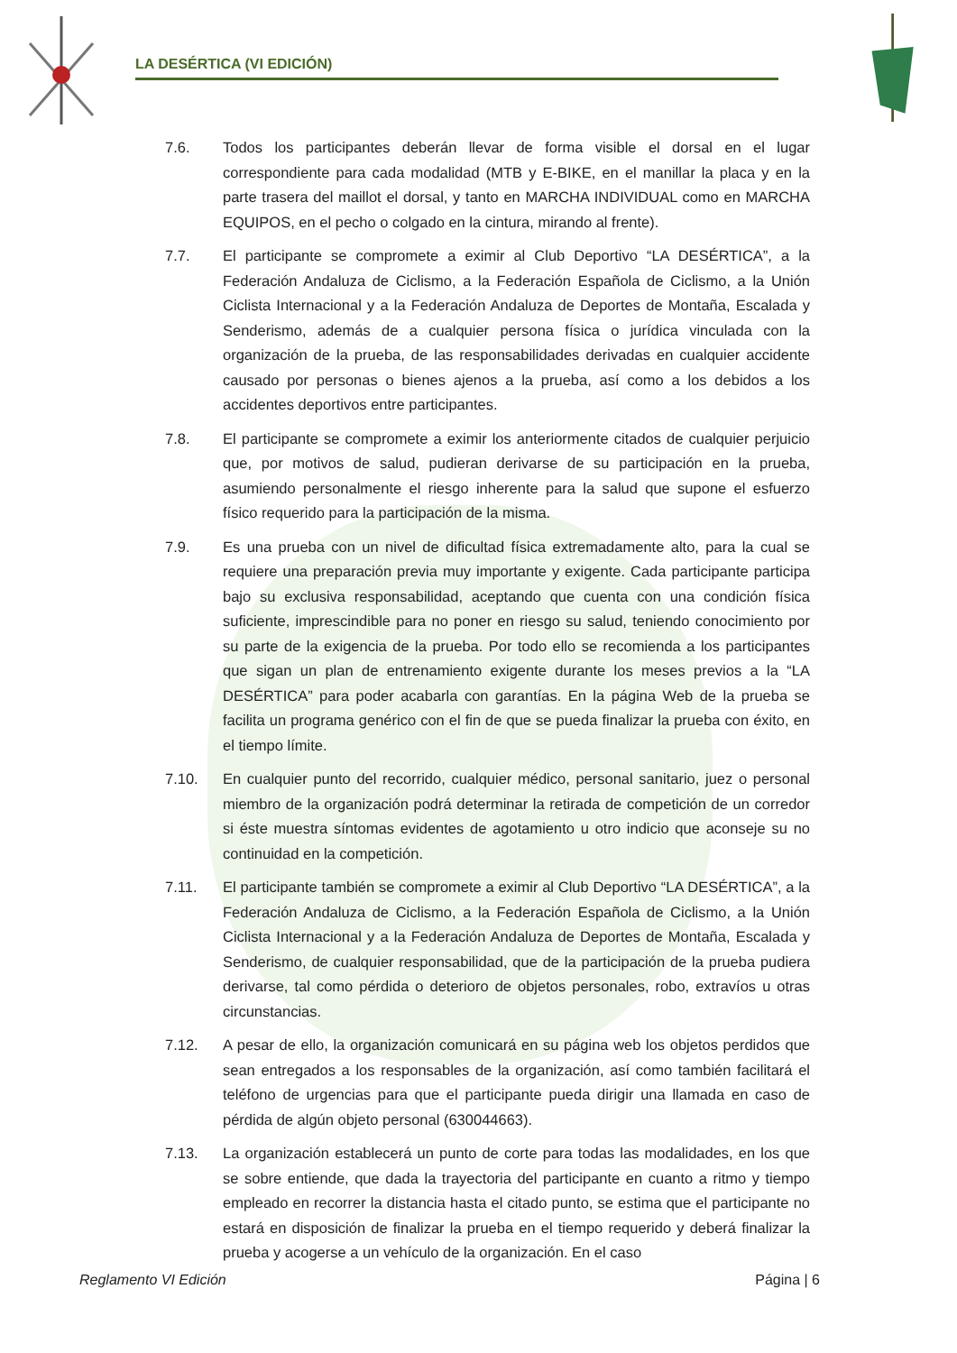LA DESÉRTICA (VI EDICIÓN)
7.6. Todos los participantes deberán llevar de forma visible el dorsal en el lugar correspondiente para cada modalidad (MTB y E-BIKE, en el manillar la placa y en la parte trasera del maillot el dorsal, y tanto en MARCHA INDIVIDUAL como en MARCHA EQUIPOS, en el pecho o colgado en la cintura, mirando al frente).
7.7. El participante se compromete a eximir al Club Deportivo “LA DESÉRTICA”, a la Federación Andaluza de Ciclismo, a la Federación Española de Ciclismo, a la Unión Ciclista Internacional y a la Federación Andaluza de Deportes de Montaña, Escalada y Senderismo, además de a cualquier persona física o jurídica vinculada con la organización de la prueba, de las responsabilidades derivadas en cualquier accidente causado por personas o bienes ajenos a la prueba, así como a los debidos a los accidentes deportivos entre participantes.
7.8. El participante se compromete a eximir los anteriormente citados de cualquier perjuicio que, por motivos de salud, pudieran derivarse de su participación en la prueba, asumiendo personalmente el riesgo inherente para la salud que supone el esfuerzo físico requerido para la participación de la misma.
7.9. Es una prueba con un nivel de dificultad física extremadamente alto, para la cual se requiere una preparación previa muy importante y exigente. Cada participante participa bajo su exclusiva responsabilidad, aceptando que cuenta con una condición física suficiente, imprescindible para no poner en riesgo su salud, teniendo conocimiento por su parte de la exigencia de la prueba. Por todo ello se recomienda a los participantes que sigan un plan de entrenamiento exigente durante los meses previos a la “LA DESÉRTICA” para poder acabarla con garantías. En la página Web de la prueba se facilita un programa genérico con el fin de que se pueda finalizar la prueba con éxito, en el tiempo límite.
7.10. En cualquier punto del recorrido, cualquier médico, personal sanitario, juez o personal miembro de la organización podrá determinar la retirada de competición de un corredor si éste muestra síntomas evidentes de agotamiento u otro indicio que aconseje su no continuidad en la competición.
7.11. El participante también se compromete a eximir al Club Deportivo “LA DESÉRTICA”, a la Federación Andaluza de Ciclismo, a la Federación Española de Ciclismo, a la Unión Ciclista Internacional y a la Federación Andaluza de Deportes de Montaña, Escalada y Senderismo, de cualquier responsabilidad, que de la participación de la prueba pudiera derivarse, tal como pérdida o deterioro de objetos personales, robo, extravíos u otras circunstancias.
7.12. A pesar de ello, la organización comunicará en su página web los objetos perdidos que sean entregados a los responsables de la organización, así como también facilitará el teléfono de urgencias para que el participante pueda dirigir una llamada en caso de pérdida de algún objeto personal (630044663).
7.13. La organización establecerá un punto de corte para todas las modalidades, en los que se sobre entiende, que dada la trayectoria del participante en cuanto a ritmo y tiempo empleado en recorrer la distancia hasta el citado punto, se estima que el participante no estará en disposición de finalizar la prueba en el tiempo requerido y deberá finalizar la prueba y acogerse a un vehículo de la organización. En el caso
Reglamento VI Edición Página | 6